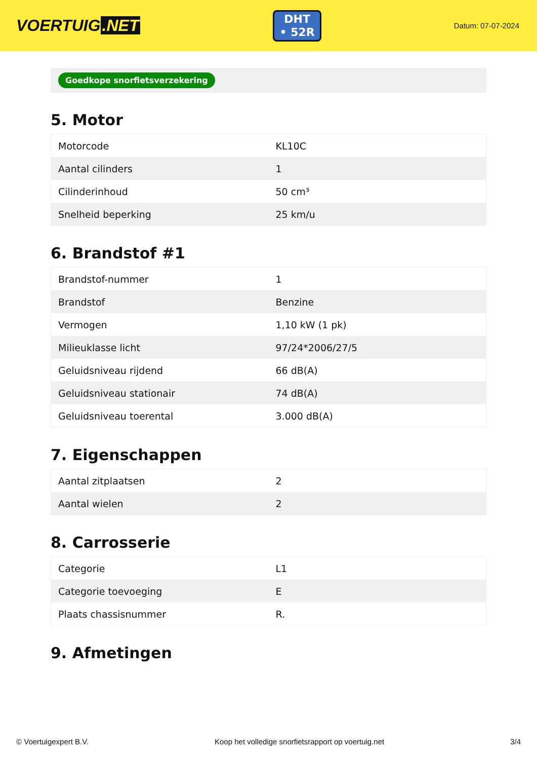VOERTUIG.NET
DHT
• 52R
Datum: 07-07-2024
Goedkope snorfietsverzekering
5. Motor
| Motorcode | KL10C |
| Aantal cilinders | 1 |
| Cilinderinhoud | 50 cm³ |
| Snelheid beperking | 25 km/u |
6. Brandstof #1
| Brandstof-nummer | 1 |
| Brandstof | Benzine |
| Vermogen | 1,10 kW (1 pk) |
| Milieuklasse licht | 97/24*2006/27/5 |
| Geluidsniveau rijdend | 66 dB(A) |
| Geluidsniveau stationair | 74 dB(A) |
| Geluidsniveau toerental | 3.000 dB(A) |
7. Eigenschappen
| Aantal zitplaatsen | 2 |
| Aantal wielen | 2 |
8. Carrosserie
| Categorie | L1 |
| Categorie toevoeging | E |
| Plaats chassisnummer | R. |
9. Afmetingen
© Voertuigexpert B.V. Koop het volledige snorfietsrapport op voertuig.net 3/4